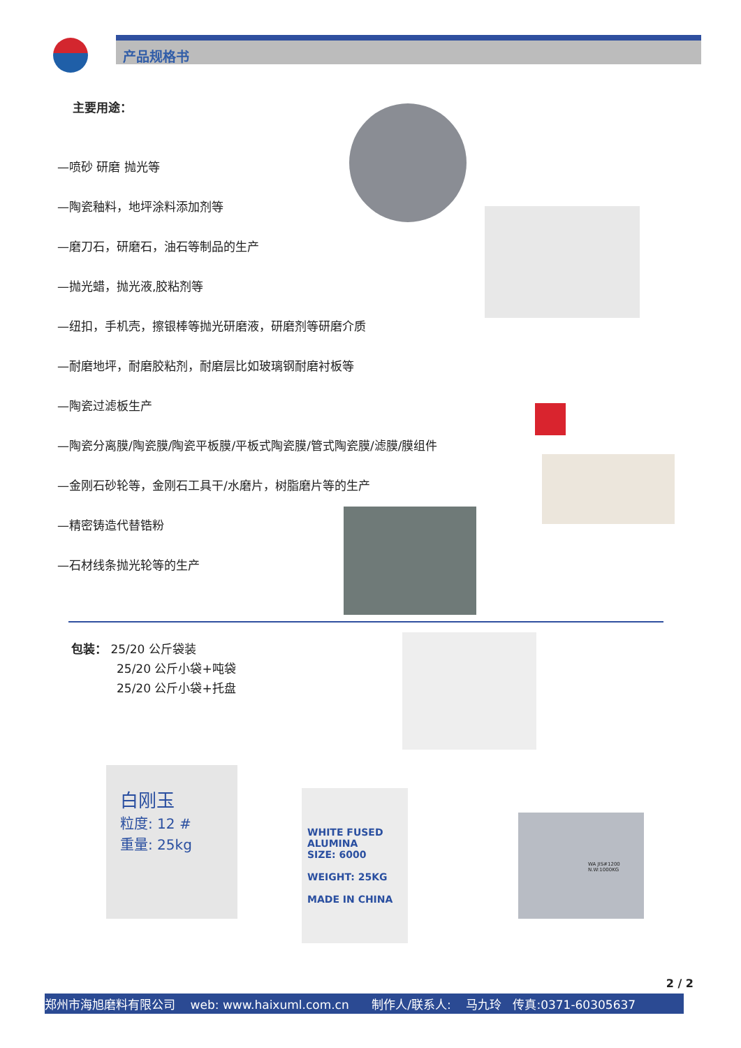产品规格书
主要用途：
—喷砂 研磨 抛光等
—陶瓷釉料，地坪涂料添加剂等
—磨刀石，研磨石，油石等制品的生产
—抛光蜡，抛光液,胶粘剂等
—纽扣，手机壳，擦银棒等抛光研磨液，研磨剂等研磨介质
—耐磨地坪，耐磨胶粘剂，耐磨层比如玻璃钢耐磨衬板等
—陶瓷过滤板生产
—陶瓷分离膜/陶瓷膜/陶瓷平板膜/平板式陶瓷膜/管式陶瓷膜/滤膜/膜组件
—金刚石砂轮等，金刚石工具干/水磨片，树脂磨片等的生产
—精密铸造代替锆粉
—石材线条抛光轮等的生产
包装： 25/20 公斤袋装
25/20 公斤小袋+吨袋
25/20 公斤小袋+托盘
白刚玉
粒度: 12 #
重量: 25kg
WHITE FUSED ALUMINA
SIZE: 6000
WEIGHT: 25KG
MADE IN CHINA
WA JIS#1200
N.W:1000KG
2 / 2
郑州市海旭磨料有限公司 web: www.haixuml.com.cn 制作人/联系人: 马九玲 传真:0371-60305637